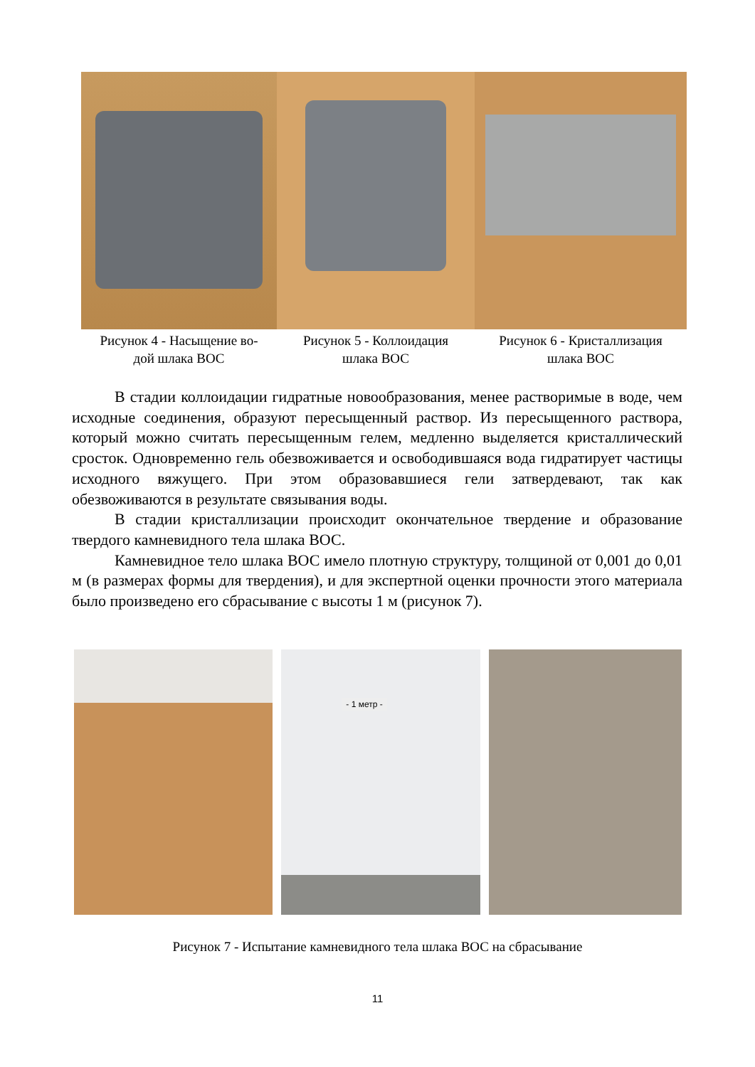Рисунок 4 - Насыщение во-
дой шлака ВОС
Рисунок 5 - Коллоидация
шлака ВОС
Рисунок 6 - Кристаллизация
шлака ВОС
В стадии коллоидации гидратные новообразования, менее растворимые в воде, чем исходные соединения, образуют пересыщенный раствор. Из пересыщенного раствора, который можно считать пересыщенным гелем, медленно выделяется кристаллический сросток. Одновременно гель обезвоживается и освободившаяся вода гидратирует частицы исходного вяжущего. При этом образовавшиеся гели затвердевают, так как обезвоживаются в результате связывания воды.
В стадии кристаллизации происходит окончательное твердение и образование твердого камневидного тела шлака ВОС.
Камневидное тело шлака ВОС имело плотную структуру, толщиной от 0,001 до 0,01 м (в размерах формы для твердения), и для экспертной оценки прочности этого материала было произведено его сбрасывание с высоты 1 м (рисунок 7).
- 1 метр -
Рисунок 7 - Испытание камневидного тела шлака ВОС на сбрасывание
11